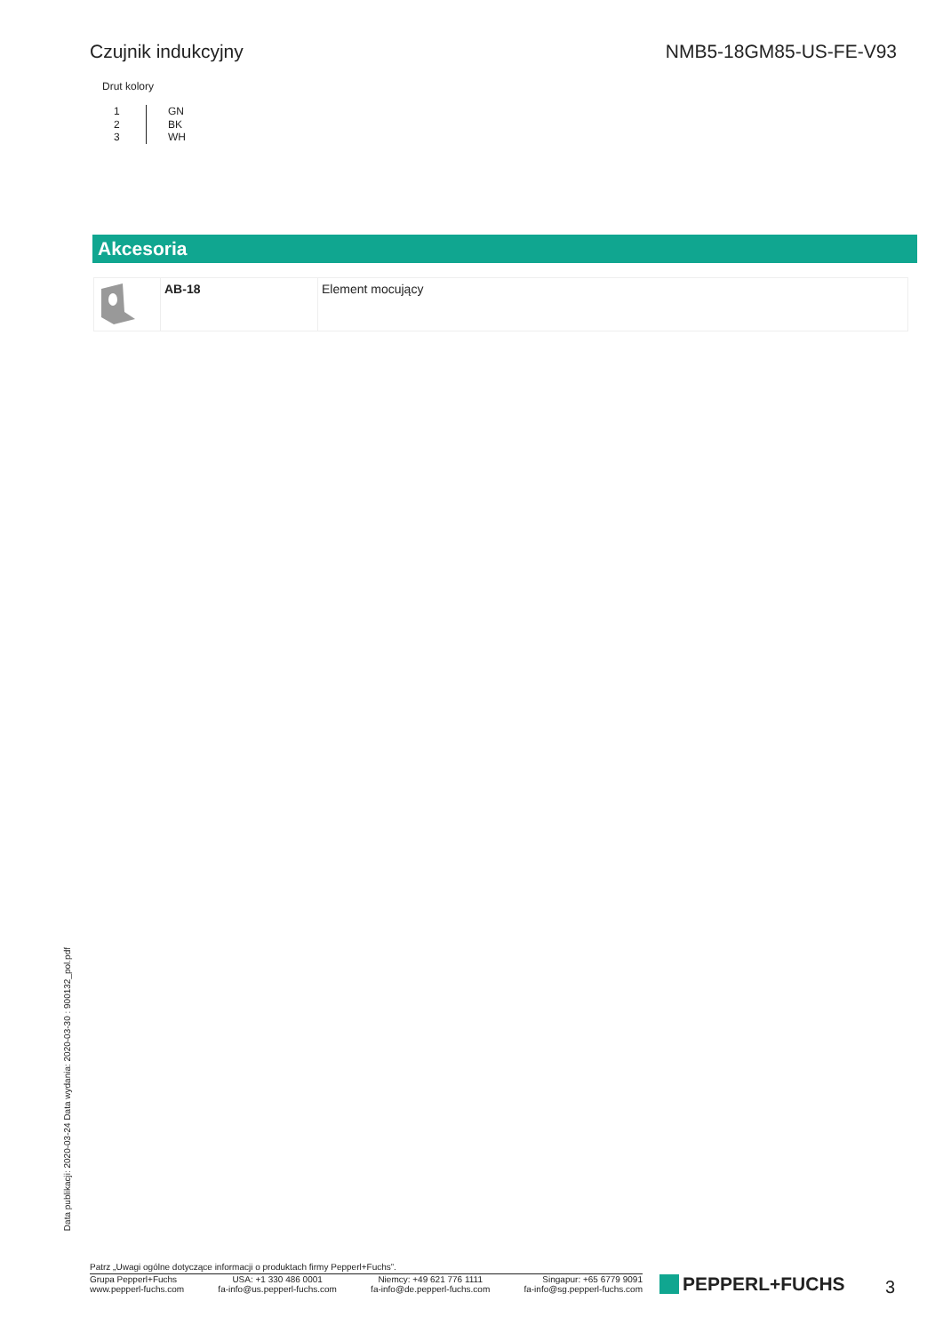Czujnik indukcyjny NMB5-18GM85-US-FE-V93
Drut kolory
1
2
3
GN
BK
WH
Akcesoria
| | AB-18 | Element mocujący |
Data publikacji: 2020-03-24 Data wydania: 2020-03-30 : 900132_pol.pdf
Patrz „Uwagi ogólne dotyczące informacji o produktach firmy Pepperl+Fuchs”.
Grupa Pepperl+Fuchs
www.pepperl-fuchs.com
USA: +1 330 486 0001
fa-info@us.pepperl-fuchs.com
Niemcy: +49 621 776 1111
fa-info@de.pepperl-fuchs.com
Singapur: +65 6779 9091
fa-info@sg.pepperl-fuchs.com
PEPPERL+FUCHS 3